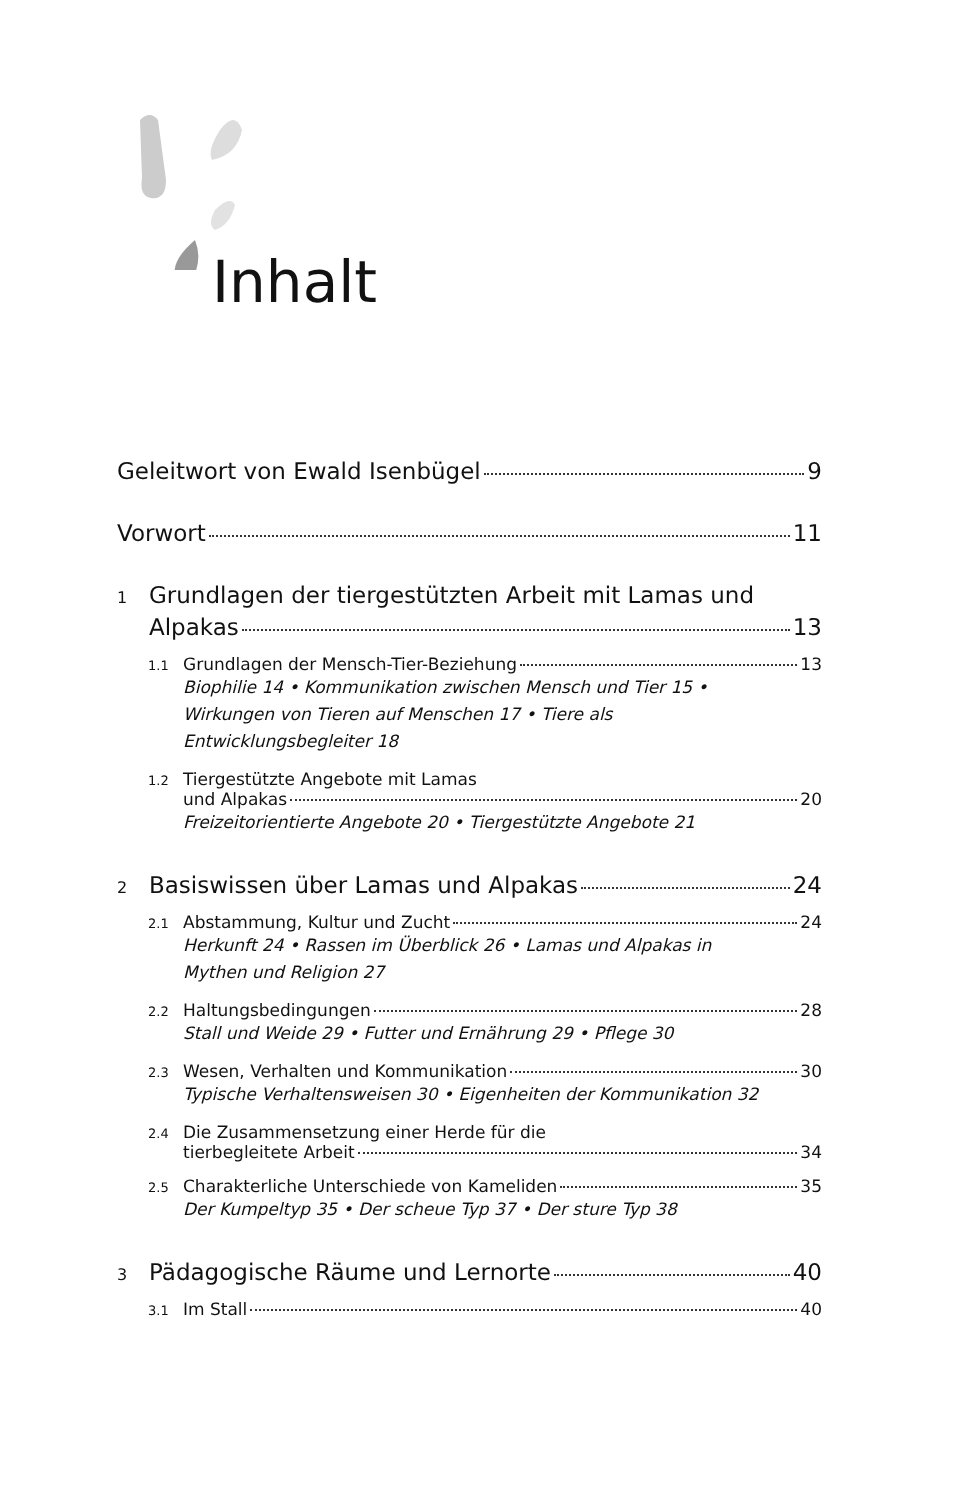Inhalt
Geleitwort von Ewald Isenbügel 9
Vorwort 11
1 Grundlagen der tiergestützten Arbeit mit Lamas und
Alpakas 13
1.1 Grundlagen der Mensch-Tier-Beziehung 13
Biophilie 14 • Kommunikation zwischen Mensch und Tier 15 •
Wirkungen von Tieren auf Menschen 17 • Tiere als
Entwicklungsbegleiter 18
1.2 Tiergestützte Angebote mit Lamas
und Alpakas 20
Freizeitorientierte Angebote 20 • Tiergestützte Angebote 21
2 Basiswissen über Lamas und Alpakas 24
2.1 Abstammung, Kultur und Zucht 24
Herkunft 24 • Rassen im Überblick 26 • Lamas und Alpakas in
Mythen und Religion 27
2.2 Haltungsbedingungen 28
Stall und Weide 29 • Futter und Ernährung 29 • Pflege 30
2.3 Wesen, Verhalten und Kommunikation 30
Typische Verhaltensweisen 30 • Eigenheiten der Kommunikation 32
2.4 Die Zusammensetzung einer Herde für die
tierbegleitete Arbeit 34
2.5 Charakterliche Unterschiede von Kameliden 35
Der Kumpeltyp 35 • Der scheue Typ 37 • Der sture Typ 38
3 Pädagogische Räume und Lernorte 40
3.1 Im Stall 40